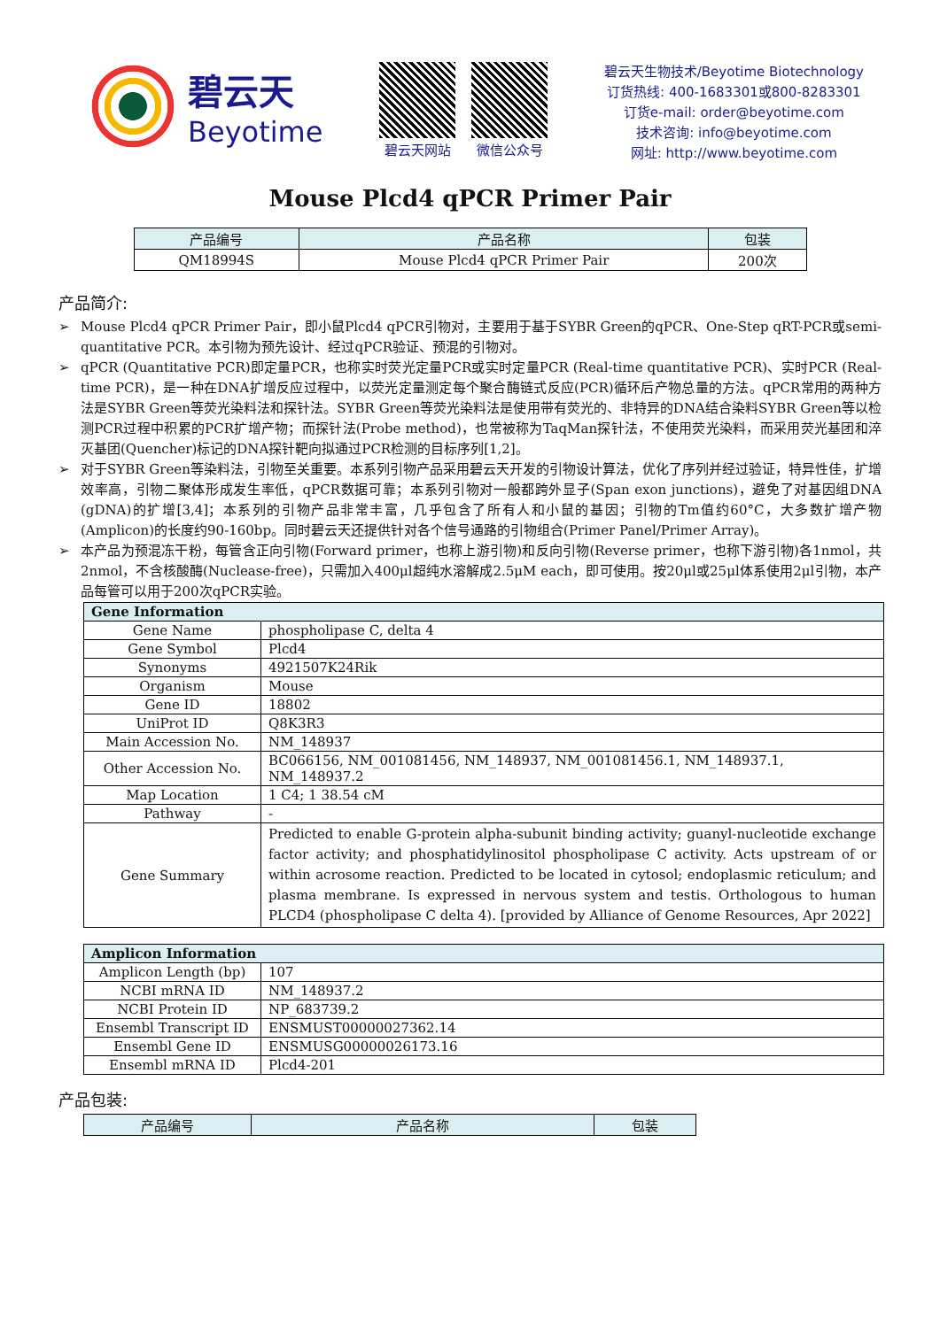碧云天
Beyotime
碧云天网站 微信公众号
碧云天生物技术/Beyotime Biotechnology
订货热线: 400-1683301或800-8283301
订货e-mail: order@beyotime.com
技术咨询: info@beyotime.com
网址: http://www.beyotime.com
Mouse Plcd4 qPCR Primer Pair
| 产品编号 | 产品名称 | 包装 |
| --- | --- | --- |
| QM18994S | Mouse Plcd4 qPCR Primer Pair | 200次 |
产品简介:
➢ Mouse Plcd4 qPCR Primer Pair，即小鼠Plcd4 qPCR引物对，主要用于基于SYBR Green的qPCR、One-Step qRT-PCR或semi-quantitative PCR。本引物为预先设计、经过qPCR验证、预混的引物对。
➢ qPCR (Quantitative PCR)即定量PCR，也称实时荧光定量PCR或实时定量PCR (Real-time quantitative PCR)、实时PCR (Real-time PCR)，是一种在DNA扩增反应过程中，以荧光定量测定每个聚合酶链式反应(PCR)循环后产物总量的方法。qPCR常用的两种方法是SYBR Green等荧光染料法和探针法。SYBR Green等荧光染料法是使用带有荧光的、非特异的DNA结合染料SYBR Green等以检测PCR过程中积累的PCR扩增产物；而探针法(Probe method)，也常被称为TaqMan探针法，不使用荧光染料，而采用荧光基团和淬灭基团(Quencher)标记的DNA探针靶向拟通过PCR检测的目标序列[1,2]。
➢ 对于SYBR Green等染料法，引物至关重要。本系列引物产品采用碧云天开发的引物设计算法，优化了序列并经过验证，特异性佳，扩增效率高，引物二聚体形成发生率低，qPCR数据可靠；本系列引物对一般都跨外显子(Span exon junctions)，避免了对基因组DNA (gDNA)的扩增[3,4]；本系列的引物产品非常丰富，几乎包含了所有人和小鼠的基因；引物的Tm值约60°C，大多数扩增产物(Amplicon)的长度约90-160bp。同时碧云天还提供针对各个信号通路的引物组合(Primer Panel/Primer Array)。
➢ 本产品为预混冻干粉，每管含正向引物(Forward primer，也称上游引物)和反向引物(Reverse primer，也称下游引物)各1nmol，共2nmol，不含核酸酶(Nuclease-free)，只需加入400μl超纯水溶解成2.5μM each，即可使用。按20μl或25μl体系使用2μl引物，本产品每管可以用于200次qPCR实验。
| Gene Information | |
| --- | --- |
| Gene Name | phospholipase C, delta 4 |
| Gene Symbol | Plcd4 |
| Synonyms | 4921507K24Rik |
| Organism | Mouse |
| Gene ID | 18802 |
| UniProt ID | Q8K3R3 |
| Main Accession No. | NM_148937 |
| Other Accession No. | BC066156, NM_001081456, NM_148937, NM_001081456.1, NM_148937.1, NM_148937.2 |
| Map Location | 1 C4; 1 38.54 cM |
| Pathway | - |
| Gene Summary | Predicted to enable G-protein alpha-subunit binding activity; guanyl-nucleotide exchange factor activity; and phosphatidylinositol phospholipase C activity. Acts upstream of or within acrosome reaction. Predicted to be located in cytosol; endoplasmic reticulum; and plasma membrane. Is expressed in nervous system and testis. Orthologous to human PLCD4 (phospholipase C delta 4). [provided by Alliance of Genome Resources, Apr 2022] |
| Amplicon Information | |
| --- | --- |
| Amplicon Length (bp) | 107 |
| NCBI mRNA ID | NM_148937.2 |
| NCBI Protein ID | NP_683739.2 |
| Ensembl Transcript ID | ENSMUST00000027362.14 |
| Ensembl Gene ID | ENSMUSG00000026173.16 |
| Ensembl mRNA ID | Plcd4-201 |
产品包装:
| 产品编号 | 产品名称 | 包装 |
| --- | --- | --- |